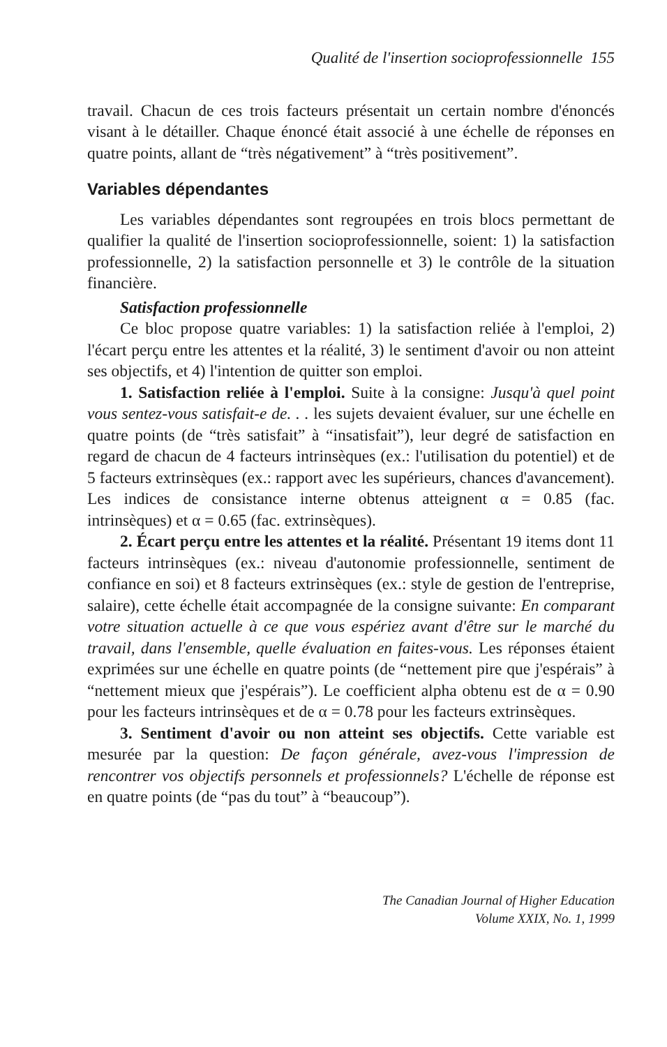Qualité de l'insertion socioprofessionnelle 155
travail. Chacun de ces trois facteurs présentait un certain nombre d'énoncés visant à le détailler. Chaque énoncé était associé à une échelle de réponses en quatre points, allant de “très négativement” à “très positivement”.
Variables dépendantes
Les variables dépendantes sont regroupées en trois blocs permettant de qualifier la qualité de l'insertion socioprofessionnelle, soient: 1) la satisfaction professionnelle, 2) la satisfaction personnelle et 3) le contrôle de la situation financière.
Satisfaction professionnelle
Ce bloc propose quatre variables: 1) la satisfaction reliée à l'emploi, 2) l'écart perçu entre les attentes et la réalité, 3) le sentiment d'avoir ou non atteint ses objectifs, et 4) l'intention de quitter son emploi.
1. Satisfaction reliée à l'emploi. Suite à la consigne: Jusqu'à quel point vous sentez-vous satisfait-e de. . . les sujets devaient évaluer, sur une échelle en quatre points (de “très satisfait” à “insatisfait”), leur degré de satisfaction en regard de chacun de 4 facteurs intrinsèques (ex.: l'utilisation du potentiel) et de 5 facteurs extrinsèques (ex.: rapport avec les supérieurs, chances d'avancement). Les indices de consistance interne obtenus atteignent α = 0.85 (fac. intrinsèques) et α = 0.65 (fac. extrinsèques).
2. Écart perçu entre les attentes et la réalité. Présentant 19 items dont 11 facteurs intrinsèques (ex.: niveau d'autonomie professionnelle, sentiment de confiance en soi) et 8 facteurs extrinsèques (ex.: style de gestion de l'entreprise, salaire), cette échelle était accompagnée de la consigne suivante: En comparant votre situation actuelle à ce que vous espériez avant d'être sur le marché du travail, dans l'ensemble, quelle évaluation en faites-vous. Les réponses étaient exprimées sur une échelle en quatre points (de “nettement pire que j'espérais” à “nettement mieux que j'espérais”). Le coefficient alpha obtenu est de α = 0.90 pour les facteurs intrinsèques et de α = 0.78 pour les facteurs extrinsèques.
3. Sentiment d'avoir ou non atteint ses objectifs. Cette variable est mesurée par la question: De façon générale, avez-vous l'impression de rencontrer vos objectifs personnels et professionnels? L'échelle de réponse est en quatre points (de “pas du tout” à “beaucoup”).
The Canadian Journal of Higher Education
Volume XXIX, No. 1, 1999